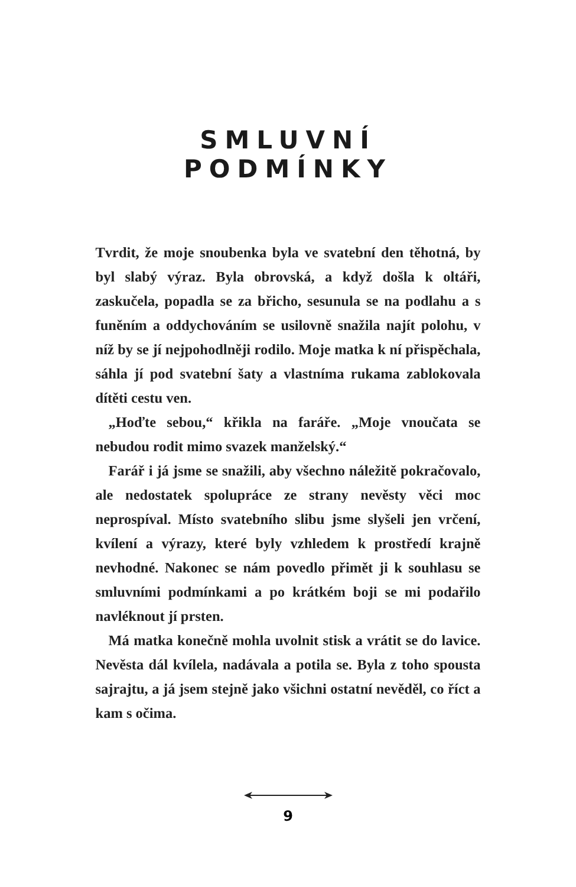SMLUVNÍ PODMÍNKY
Tvrdit, že moje snoubenka byla ve svatební den těhotná, by byl slabý výraz. Byla obrovská, a když došla k oltáři, zaskučela, popadla se za břicho, sesunula se na podlahu a s funěním a oddychováním se usilovně snažila najít polohu, v níž by se jí nejpohodlněji rodilo. Moje matka k ní přispěchala, sáhla jí pod svatební šaty a vlastníma rukama zablokovala dítěti cestu ven.
„Hoďte sebou,“ křikla na faráře. „Moje vnoučata se nebudou rodit mimo svazek manželský.“
Farář i já jsme se snažili, aby všechno náležitě pokračovalo, ale nedostatek spolupráce ze strany nevěsty věci moc neprospíval. Místo svatebního slibu jsme slyšeli jen vrčení, kvílení a výrazy, které byly vzhledem k prostředí krajně nevhodné. Nakonec se nám povedlo přimět ji k souhlasu se smluvními podmínkami a po krátkém boji se mi podařilo navléknout jí prsten.
Má matka konečně mohla uvolnit stisk a vrátit se do lavice. Nevěsta dál kvílela, nadávala a potila se. Byla z toho spousta sajrajtu, a já jsem stejně jako všichni ostatní nevěděl, co říct a kam s očima.
9